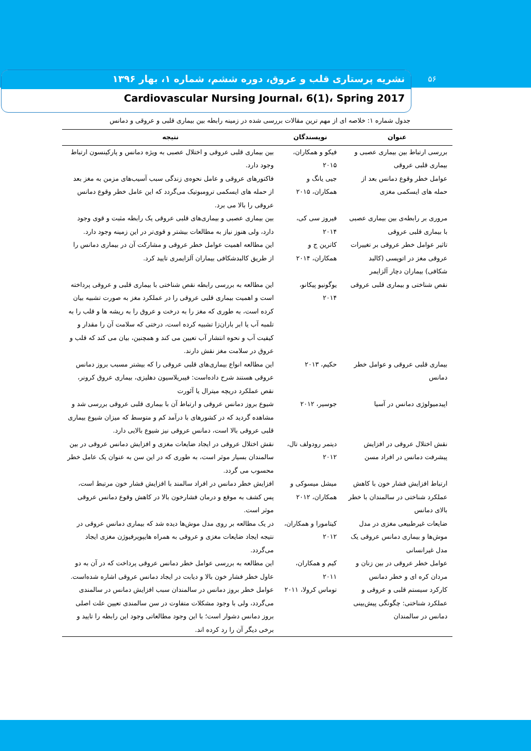۵۶
نشریه پرستاری قلب و عروق، دوره ششم، شماره ۱، بهار ۱۳۹۶
Cardiovascular Nursing Journal، 6(1)، Spring 2017
جدول شماره ۱: خلاصه ای از مهم ترین مقالات بررسی شده در زمینه رابطه بین بیماری قلبی و عروقی و دمانس
| عنوان | نویسندگان | نتیجه |
| --- | --- | --- |
| بررسی ارتباط بین بیماری عصبی و بیماری قلبی عروقی | فیکو و همکاران، ۲۰۱۵ | بین بیماری قلبی عروقی و اختلال عصبی به ویژه دمانس و پارکینسون ارتباط وجود دارد. |
| عوامل خطر وقوع دمانس بعد از حمله های ایسکمی مغزی | جیی یانگ و همکاران، ۲۰۱۵ | فاکتورهای عروقی و عامل نحوه‌ی زندگی سبب آسیب‌های مزمن به مغز بعد از حمله های ایسکمی ترومبوتیک می‌گردد که این عامل خطر وقوع دمانس عروقی را بالا می برد. |
| مروری بر رابطه‌ی بین بیماری عصبی با بیماری قلبی عروقی | فیروز سی کی، ۲۰۱۴ | بین بیماری عصبی و بیماری‌های قلبی عروقی یک رابطه مثبت و قوی وجود دارد، ولی هنوز نیاز به مطالعات بیشتر و قوی‌تر در این زمینه وجود دارد. |
| تاثیر عوامل خطر عروقی بر تغییرات عروقی مغز در اتوپسی (کالبد شکافی) بیماران دچار آلزایمر | کاترین ج و همکاران، ۲۰۱۴ | این مطالعه اهمیت عوامل خطر عروقی و مشارکت آن در بیماری دمانس را از طریق کالبدشکافی بیماران آلزایمری تایید کرد. |
| نقص شناختی و بیماری قلبی عروقی | یوگونیو پیکانو، ۲۰۱۴ | این مطالعه به بررسی رابطه نقص شناختی با بیماری قلبی و عروقی پرداخته است و اهمیت بیماری قلبی عروقی را در عملکرد مغز به صورت تشبیه بیان کرده است، به طوری که مغز را به درخت و عروق را به ریشه ها و قلب را به تلمبه آب یا ابر باران‌زا تشبیه کرده است، درختی که سلامت آن را مقدار و کیفیت آب و نحوه انتشار آب تعیین می کند و همچنین، بیان می کند که قلب و عروق در سلامت مغز نقش دارند. |
| بیماری قلبی عروقی و عوامل خطر دمانس | حکیم، ۲۰۱۳ | این مطالعه انواع بیماری‌های قلبی عروقی را که بیشتر مسبب بروز دمانس عروقی هستند شرح داده‌است: فیبریلاسیون دهلیزی، بیماری عروق کرونر، نقص عملکرد دریچه میترال یا آئورت |
| اپیدمیولوژی دمانس در آسیا | جوسیر، ۲۰۱۲ | شیوع بروز دمانس عروقی و ارتباط آن با بیماری قلبی عروقی بررسی شد و مشاهده گردید که در کشورهای با درآمد کم و متوسط که میزان شیوع بیماری قلبی عروقی بالا است، دمانس عروقی نیز شیوع بالایی دارد. |
| نقش اختلال عروقی در افزایش پیشرفت دمانس در افراد مسن | دیتمر رودولف تال، ۲۰۱۲ | نقش اختلال عروقی در ایجاد ضایعات مغزی و افزایش دمانس عروقی در بین سالمندان بسیار موثر است، به طوری که در این سن به عنوان یک عامل خطر محسوب می گردد. |
| ارتباط افزایش فشار خون با کاهش عملکرد شناختی در سالمندان با خطر بالای دمانس | میشل میسوکی و همکاران، ۲۰۱۲ | افزایش خطر دمانس در افراد سالمند با افزایش فشار خون مرتبط است، پس کشف به موقع و درمان فشارخون بالا در کاهش وقوع دمانس عروقی موثر است. |
| ضایعات غیرطبیعی مغزی در مدل موش‌ها و بیماری دمانس عروقی یک مدل غیرانسانی | کیتامورا و همکاران، ۲۰۱۲ | در یک مطالعه بر روی مدل موش‌ها دیده شد که بیماری دمانس عروقی در نتیجه ایجاد ضایعات مغزی و عروقی به همراه هایپوپرفیوژن مغزی ایجاد می‌گردد. |
| عوامل خطر عروقی در بین زنان و مردان کره ای و خطر دمانس | کیم و همکاران، ۲۰۱۱ | این مطالعه به بررسی عوامل خطر دمانس عروقی پرداخت که در آن به دو عاول خطر فشار خون بالا و دیابت در ایجاد دمانس عروقی اشاره شده‌است. |
| کارکرد سیستم قلبی و عروقی و عملکرد شناختی: چگونگی پیش‌بینی دمانس در سالمندان | توماس کرولا، ۲۰۱۱ | عوامل خطر بروز دمانس در سالمندان سبب افزایش دمانس در سالمندی می‌گردد، ولی با وجود مشکلات متفاوت در سن سالمندی تعیین علت اصلی بروز دمانس دشوار است؛ با این وجود مطالعاتی وجود این رابطه را تایید و برخی دیگر آن را رد کرده اند. |